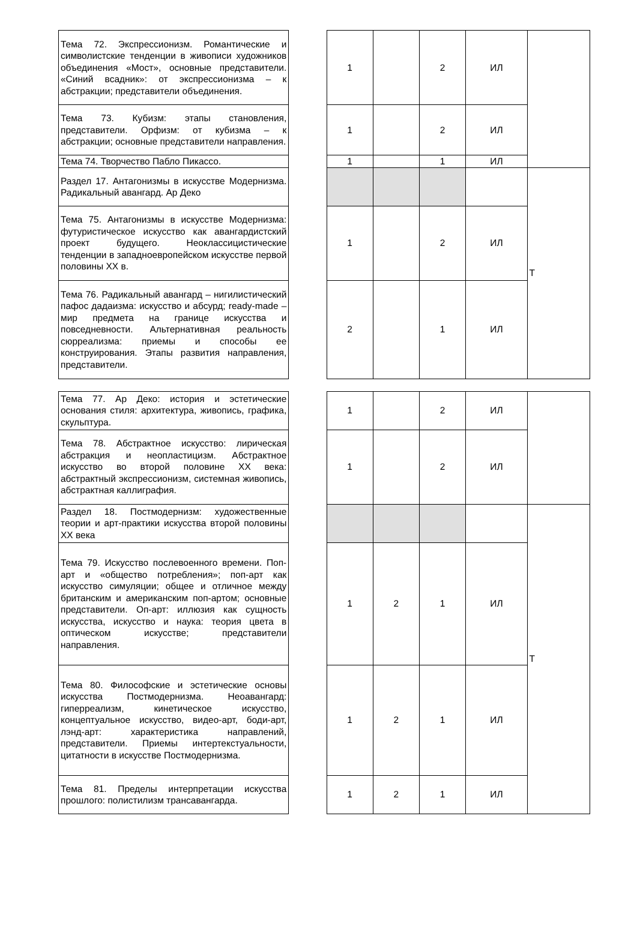| Тема 72. Экспрессионизм. Романтические и символистские тенденции в живописи художников объединения «Мост», основные представители. «Синий всадник»: от экспрессионизма – к абстракции; представители объединения. | | 1 | | 2 | ИЛ | |
| Тема 73. Кубизм: этапы становления, представители. Орфизм: от кубизма – к абстракции; основные представители направления. | | 1 | | 2 | ИЛ | |
| Тема 74. Творчество Пабло Пикассо. | | 1 | | 1 | ИЛ | |
| Раздел 17. Антагонизмы в искусстве Модернизма. Радикальный авангард. Ар Деко | | | | | | Т |
| Тема 75. Антагонизмы в искусстве Модернизма: футуристическое искусство как авангардистский проект будущего. Неоклассицистические тенденции в западноевропейском искусстве первой половины XX в. | | 1 | | 2 | ИЛ | |
| Тема 76. Радикальный авангард – нигилистический пафос дадаизма: искусство и абсурд; ready-made – мир предмета на границе искусства и повседневности. Альтернативная реальность сюрреализма: приемы и способы ее конструирования. Этапы развития направления, представители. | | 2 | | 1 | ИЛ | |
| Тема 77. Ар Деко: история и эстетические основания стиля: архитектура, живопись, графика, скульптура. | | 1 | | 2 | ИЛ | |
| Тема 78. Абстрактное искусство: лирическая абстракция и неопластицизм. Абстрактное искусство во второй половине XX века: абстрактный экспрессионизм, системная живопись, абстрактная каллиграфия. | | 1 | | 2 | ИЛ | |
| Раздел 18. Постмодернизм: художественные теории и арт-практики искусства второй половины XX века | | | | | | Т |
| Тема 79. Искусство послевоенного времени. Поп-арт и «общество потребления»; поп-арт как искусство симуляции; общее и отличное между британским и американским поп-артом; основные представители. Оп-арт: иллюзия как сущность искусства, искусство и наука: теория цвета в оптическом искусстве; представители направления. | | 1 | 2 | 1 | ИЛ | |
| Тема 80. Философские и эстетические основы искусства Постмодернизма. Неоавангард: гиперреализм, кинетическое искусство, концептуальное искусство, видео-арт, боди-арт, лэнд-арт: характеристика направлений, представители. Приемы интертекстуальности, цитатности в искусстве Постмодернизма. | | 1 | 2 | 1 | ИЛ | |
| Тема 81. Пределы интерпретации искусства прошлого: полистилизм трансавангарда. | | 1 | 2 | 1 | ИЛ | |